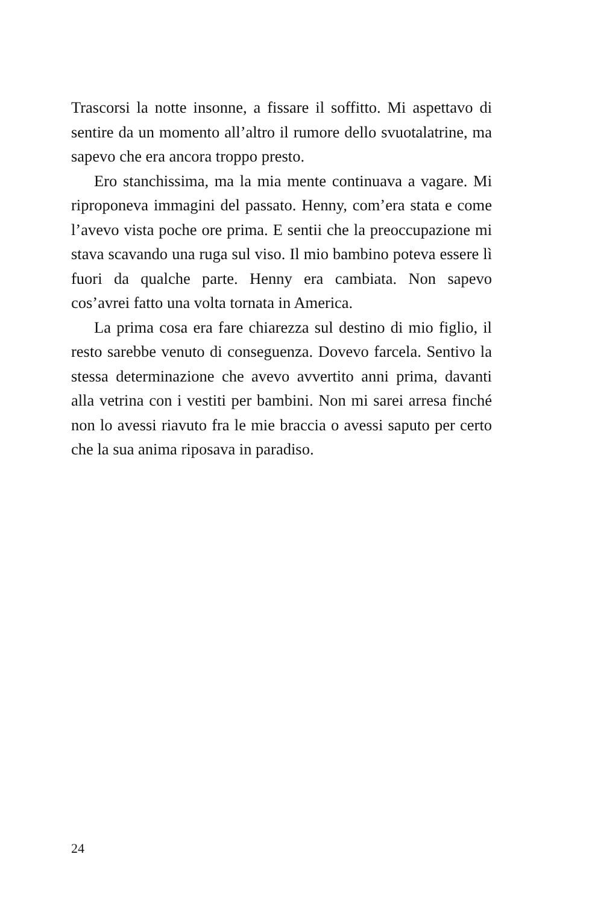Trascorsi la notte insonne, a fissare il soffitto. Mi aspettavo di sentire da un momento all’altro il rumore dello svuotalatrine, ma sapevo che era ancora troppo presto.
Ero stanchissima, ma la mia mente continuava a vagare. Mi riproponeva immagini del passato. Henny, com’era stata e come l’avevo vista poche ore prima. E sentii che la preoccupazione mi stava scavando una ruga sul viso. Il mio bambino poteva essere lì fuori da qualche parte. Henny era cambiata. Non sapevo cos’avrei fatto una volta tornata in America.
La prima cosa era fare chiarezza sul destino di mio figlio, il resto sarebbe venuto di conseguenza. Dovevo farcela. Sentivo la stessa determinazione che avevo avvertito anni prima, davanti alla vetrina con i vestiti per bambini. Non mi sarei arresa finché non lo avessi riavuto fra le mie braccia o avessi saputo per certo che la sua anima riposava in paradiso.
24